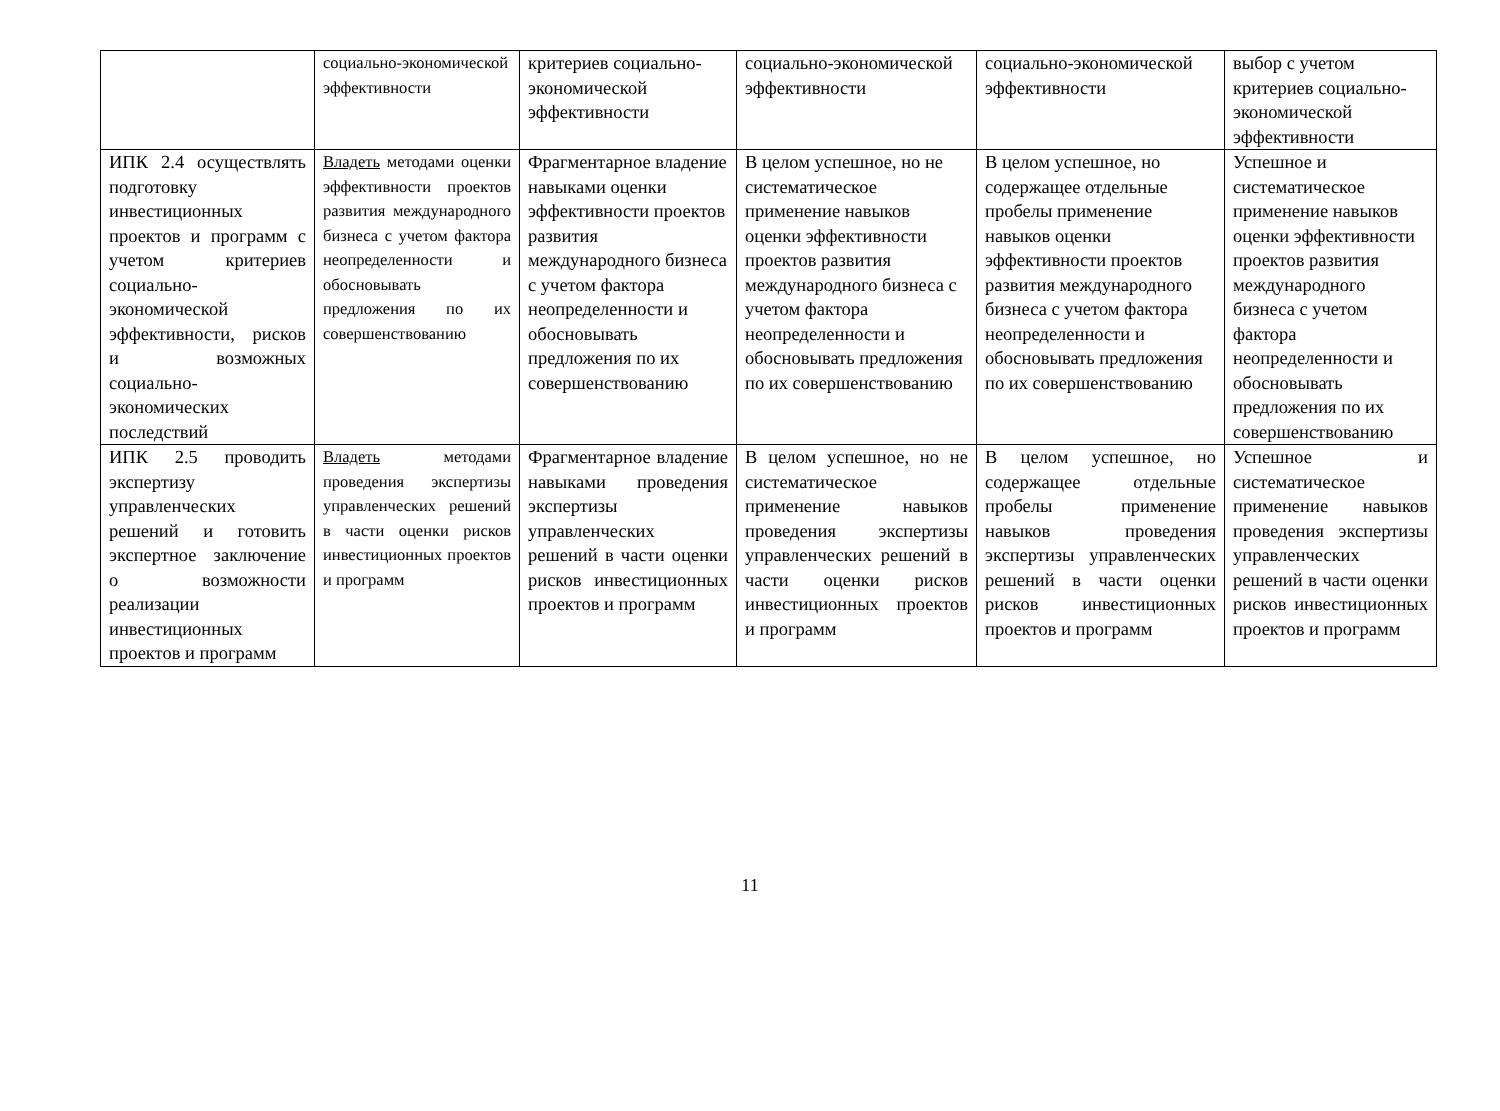| | социально-экономической эффективности | критериев социально-экономической эффективности | социально-экономической эффективности | социально-экономической эффективности | выбор с учетом критериев социально-экономической эффективности |
| ИПК 2.4 осуществлять подготовку инвестиционных проектов и программ с учетом критериев социально-экономической эффективности, рисков и возможных социально-экономических последствий | Владеть методами оценки эффективности проектов развития международного бизнеса с учетом фактора неопределенности и обосновывать предложения по их совершенствованию | Фрагментарное владение навыками оценки эффективности проектов развития международного бизнеса с учетом фактора неопределенности и обосновывать предложения по их совершенствованию | В целом успешное, но не систематическое применение навыков оценки эффективности проектов развития международного бизнеса с учетом фактора неопределенности и обосновывать предложения по их совершенствованию | В целом успешное, но содержащее отдельные пробелы применение навыков оценки эффективности проектов развития международного бизнеса с учетом фактора неопределенности и обосновывать предложения по их совершенствованию | Успешное и систематическое применение навыков оценки эффективности проектов развития международного бизнеса с учетом фактора неопределенности и обосновывать предложения по их совершенствованию |
| ИПК 2.5 проводить экспертизу управленческих решений и готовить экспертное заключение о возможности реализации инвестиционных проектов и программ | Владеть методами проведения экспертизы управленческих решений в части оценки рисков инвестиционных проектов и программ | Фрагментарное владение навыками проведения экспертизы управленческих решений в части оценки рисков инвестиционных проектов и программ | В целом успешное, но не систематическое применение навыков проведения экспертизы управленческих решений в части оценки рисков инвестиционных проектов и программ | В целом успешное, но содержащее отдельные пробелы применение навыков проведения экспертизы управленческих решений в части оценки рисков инвестиционных проектов и программ | Успешное и систематическое применение навыков проведения экспертизы управленческих решений в части оценки рисков инвестиционных проектов и программ |
11